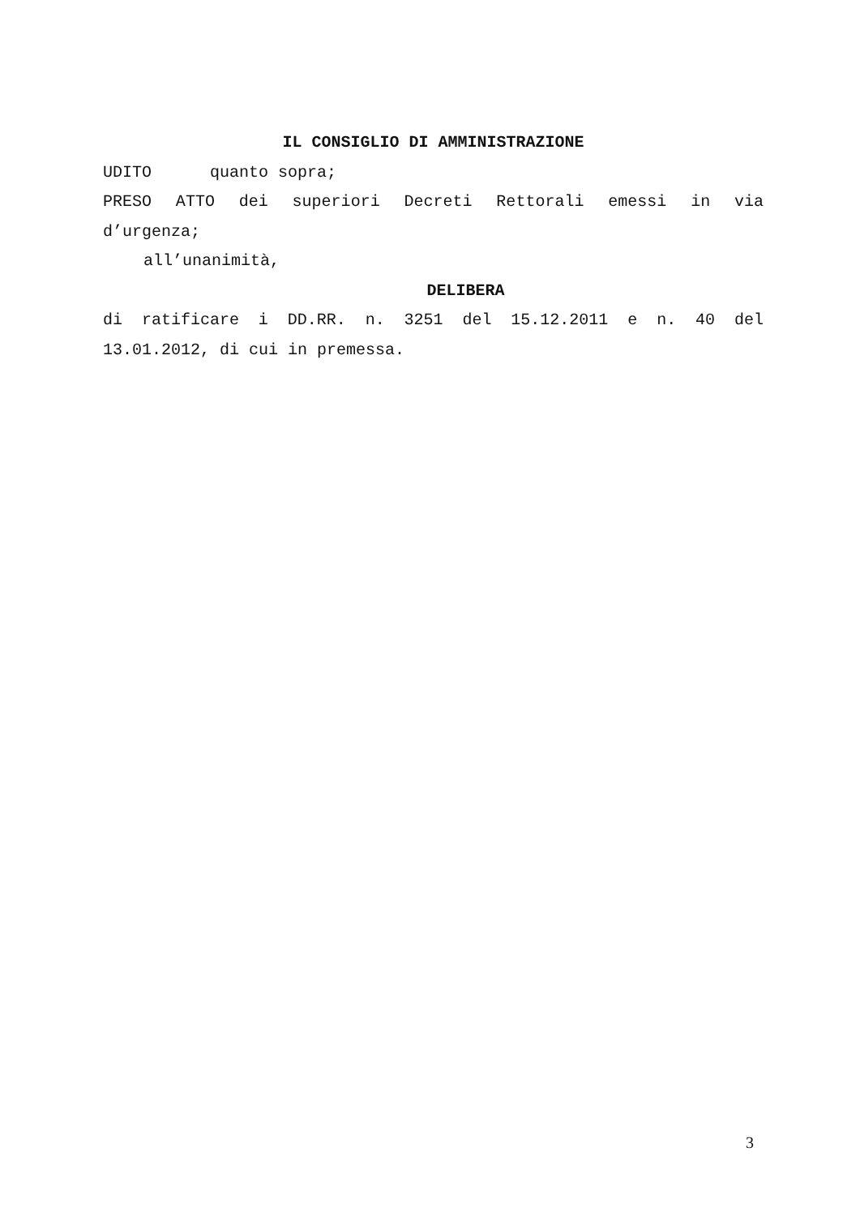IL CONSIGLIO DI AMMINISTRAZIONE
UDITO quanto sopra;
PRESO ATTO dei superiori Decreti Rettorali emessi in via
d’urgenza;
all’unanimità,
DELIBERA
di ratificare i DD.RR. n. 3251 del 15.12.2011 e n. 40 del
13.01.2012, di cui in premessa.
3